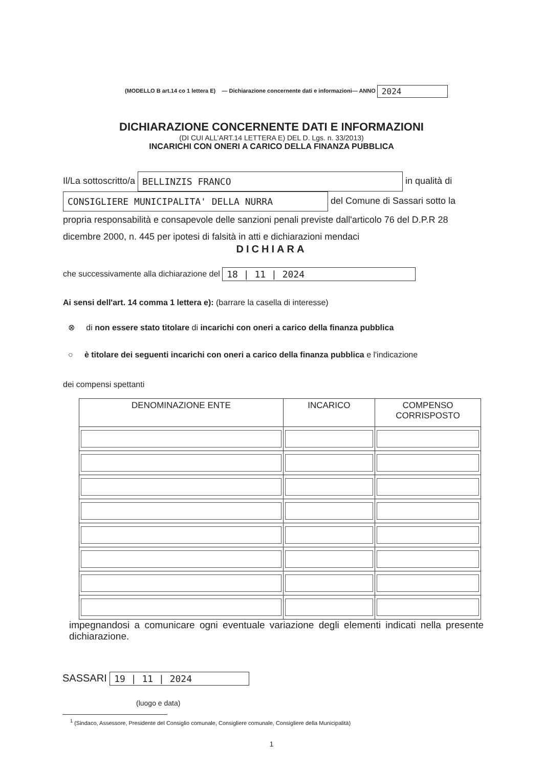(MODELLO B art.14 co 1 lettera E) — Dichiarazione concernente dati e informazioni— ANNO 2024
DICHIARAZIONE CONCERNENTE DATI E INFORMAZIONI
(DI CUI ALL’ART.14 LETTERA E) DEL D. Lgs. n. 33/2013)
INCARICHI CON ONERI A CARICO DELLA FINANZA PUBBLICA
Il/La sottoscritto/a BELLINZIS FRANCO in qualità di
CONSIGLIERE MUNICIPALITA' DELLA NURRA del Comune di Sassari sotto la propria responsabilità e consapevole delle sanzioni penali previste dall'articolo 76 del D.P.R 28 dicembre 2000, n. 445 per ipotesi di falsità in atti e dichiarazioni mendaci
DICHIARA
che successivamente alla dichiarazione del 18 | 11 | 2024
Ai sensi dell'art. 14 comma 1 lettera e): (barrare la casella di interesse)
⊗ di non essere stato titolare di incarichi con oneri a carico della finanza pubblica
○ è titolare dei seguenti incarichi con oneri a carico della finanza pubblica e l'indicazione
dei compensi spettanti
| DENOMINAZIONE ENTE | INCARICO | COMPENSO CORRISPOSTO |
| --- | --- | --- |
impegnandosi a comunicare ogni eventuale variazione degli elementi indicati nella presente dichiarazione.
SASSARI 19 | 11 | 2024
(luogo e data)
<sup>1</sup> (Sindaco, Assessore, Presidente del Consiglio comunale, Consigliere comunale, Consigliere della Municipalità)
1